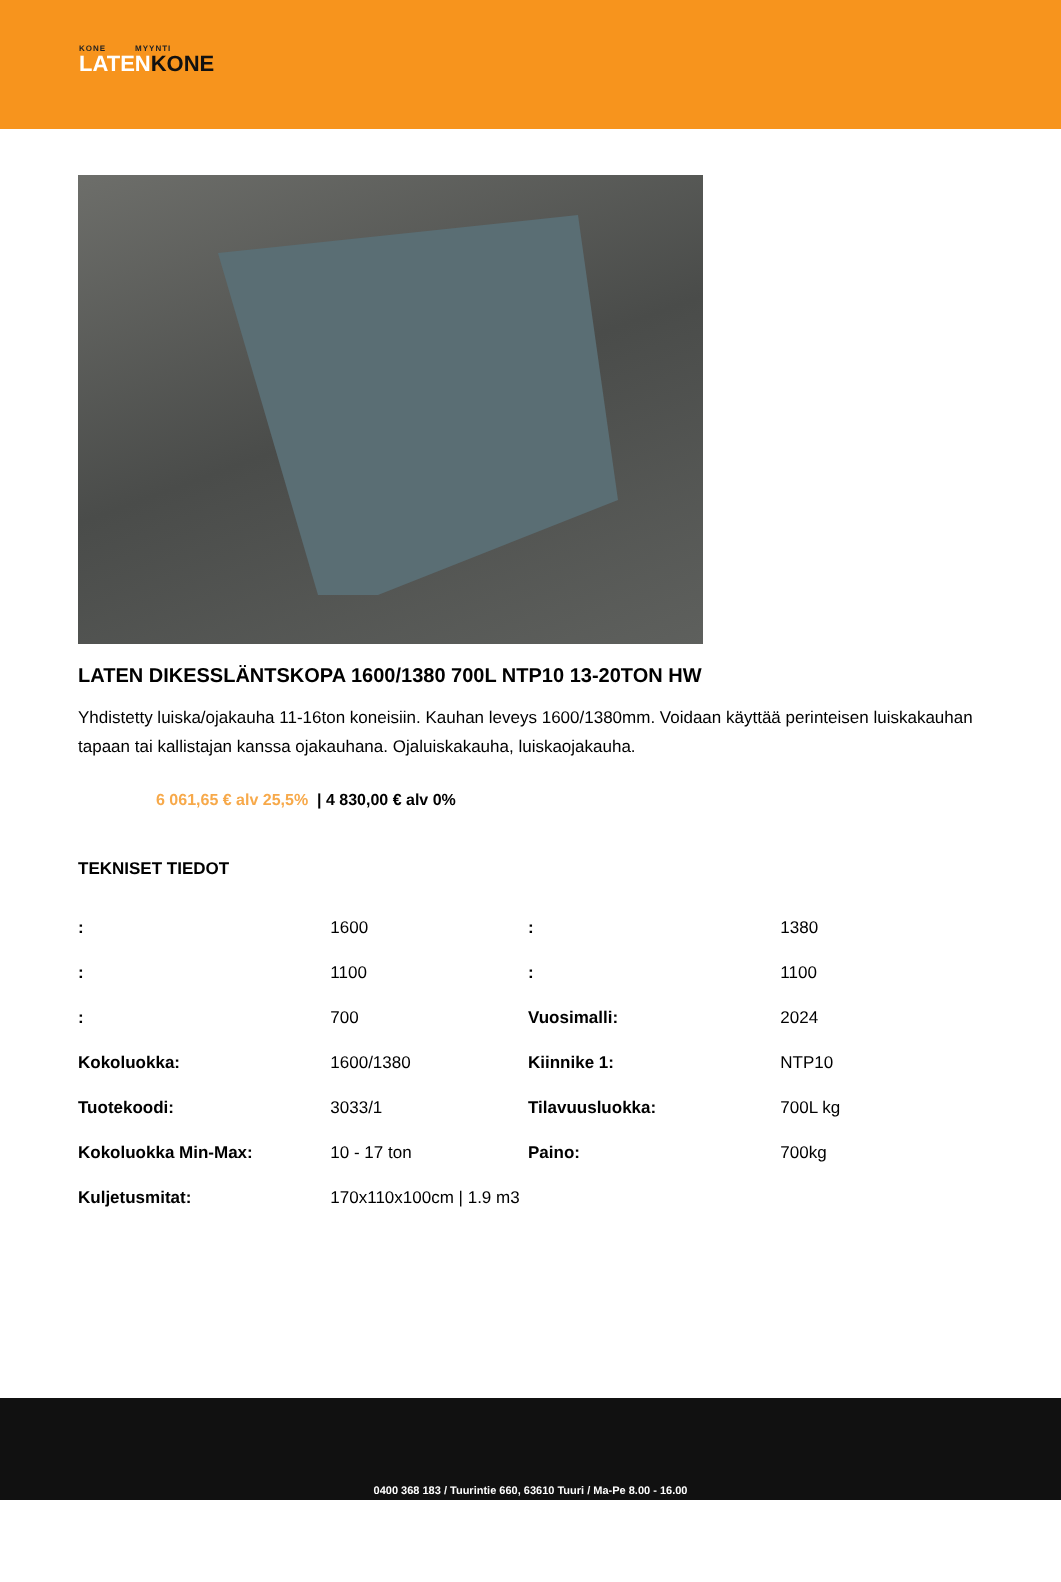KONE MYYNTI
LATENKONE
LATEN DIKESSLÄNTSKOPA 1600/1380 700L NTP10 13-20TON HW
Yhdistetty luiska/ojakauha 11-16ton koneisiin. Kauhan leveys 1600/1380mm. Voidaan käyttää perinteisen luiskakauhan tapaan tai kallistajan kanssa ojakauhana. Ojaluiskakauha, luiskaojakauha.
6 061,65 € alv 25,5% | 4 830,00 € alv 0%
TEKNISET TIEDOT
| : | 1600 | : | 1380 |
| : | 1100 | : | 1100 |
| : | 700 | Vuosimalli: | 2024 |
| Kokoluokka: | 1600/1380 | Kiinnike 1: | NTP10 |
| Tuotekoodi: | 3033/1 | Tilavuusluokka: | 700L kg |
| Kokoluokka Min-Max: | 10 - 17 ton | Paino: | 700kg |
| Kuljetusmitat: | 170x110x100cm / 1.9 m3 | | |
0400 368 183 / Tuurintie 660, 63610 Tuuri / Ma-Pe 8.00 - 16.00